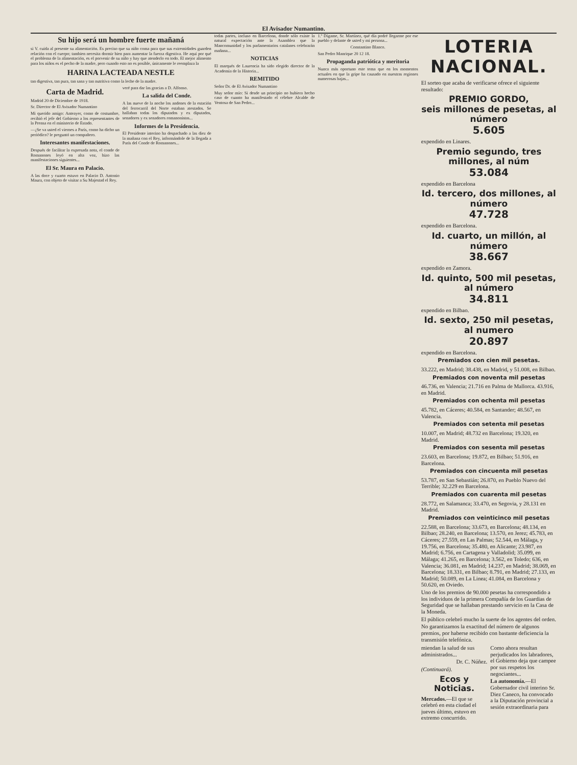El Avisador Numantino.
Su hijo será un hombre fuerte mañaná
si V. cuida al presente su alimentación. Es preciso que su niño coma para que sus extremidades guarden relación con el cuerpo; tambien necesita dormir bien para aumentar la fuerza digestiva. He aquí por qué el problema de la alimentación, es el porvenir de su niño y hay que atenderlo en todo. El mejor alimento para los niños es el pecho de la madre, pero cuando esto no es posible, únicamente le reemplaza la
HARINA LACTEADA NESTLE
tan digestiva, tan pura, tan sana y tan nutritiva como la leche de la madre.
Carta de Madrid.
Madrid 20 de Diciembre de 1918.
Sr. Director de El Avisador Numantino
Mi querido amigo: Anteayer, como de costumbre, recibió el jefe del Gobierno a los representantes de la Prensa en el ministerio de Estado.
—¿Se va usted el viernes a París, como ha dicho un periódico? le preguntó un compañero.
Interesantes manifestaciones.
Después de facilitar la expresada nota, el conde de Romanones leyó en alta voz, hizo las manifestaciones siguientes...
El Sr. Maura en Palacio.
A las doce y cuarto estuvo en Palacio D. Antonio Maura, con objeto de visitar a Su Majestad el Rey.
veré para dar las gracias a D. Alfonso.
La salida del Conde.
A las nueve de la noche los andenes de la estación del ferrocarril del Norte estaban atestados. Se hallaban todas los diputados y ex diputados, senadores y ex senadores romanonistas...
Informes de la Presidencia.
El Presidente interino ha despachado a las diez de la mañana con el Rey, informándole de la llegada a París del Conde de Romanones...
todas partes, incluso en Barcelona, donde sólo existe la natural expectación ante la Asamblea que la Mancomunidad y los parlamentarios catalanes celebrarán mañana...
NOTICIAS
El marqués de Laurencia ha sido elegido director de la Academia de la Historia...
REMITIDO
Señor Dr. de El Avisador Numantino
Muy señor mío: Si desde un principio no hubiera hecho caso de cuanto ha manifestado el célebre Alcalde de Ventosa de San Pedro...
1.º Dígame, Sr. Martínez, qué día podré llegarme por ese pueblo y delante de usted y mi persona...
Constantino Blanco.
San Pedro Manrique 20 12 18.
Propaganda patriótica y meritoria
Nunca más oportuno este tema que en los momentos actuales en que la gripe ha causado en nuestras regiones numerosas bajas...
LOTERIA NACIONAL.
El sorteo que acaba de verificarse ofrece el siguiente resultado:
PREMIO GORDO,
seis millones de pesetas, al número
5.605
expendido en Linares.
Premio segundo, tres millones, al núm
53.084
expendido en Barcelona
Id. tercero, dos millones, al número
47.728
expendido en Barcelona.
Id. cuarto, un millón, al número
38.667
expendido en Zamora.
Id. quinto, 500 mil pesetas, al número
34.811
expendido en Bilbao.
Id. sexto, 250 mil pesetas, al numero
20.897
expendido en Barcelona.
Premiados con cien mil pesetas.
33.222, en Madrid; 38.438, en Madrid, y 51.008, en Bilbao.
Premiados con noventa mil pesetas
46.736, en Valencia; 21.716 en Palma de Mallorca. 43.916, en Madrid.
Premiados con ochenta mil pesetas
45.782, en Cáceres; 40.584, en Santander; 48.567, en Valencia.
Premiados con setenta mil pesetas
10.007, en Madrid; 48.732 en Barcelona; 19.320, en Madrid.
Premiados con sesenta mil pesetas
23.603, en Barcelona; 19.872, en Bilbao; 51.916, en Barcelona.
Premiados con cincuenta mil pesetas
53.787, en San Sebastián; 26.870, en Pueblo Nuevo del Terrible; 32.229 en Barcelona.
Premiados con cuarenta mil pesetas
28.772, en Salamanca; 33.470, en Segovia, y 28.131 en Madrid.
Premiados con veinticinco mil pesetas
22.588, en Barcelona; 33.673, en Barcelona; 48.134, en Bilbao; 28.240, en Barcelona; 13.570, en Jerez; 45.783, en Cáceres; 27.559, en Las Palmas; 52.544, en Málaga, y 19.756, en Barcelona; 35.480, en Alicante; 23.987, en Madrid; 6.756, en Cartagena y Valladolid; 35.099, en Málaga; 41.265, en Barcelona; 3.562, en Toledo; 636, en Valencia; 36.081, en Madrid; 14.237, en Madrid; 38.069, en Barcelona; 18.331, en Bilbao; 8.791, en Madrid; 27.133, en Madrid; 50.089, en La Linea; 41.084, en Barcelona y 50.620, en Oviedo.
Uno de los premios de 90.000 pesetas ha correspondido a los individuos de la primera Compañía de los Guardias de Seguridad que se hallaban prestando servicio en la Casa de la Moneda.
El público celebró mucho la suerte de los agentes del orden.
No garantizamos la exactitud del número de algunos premios, por haberse recibido con bastante deficiencia la transmisión telefónica.
miendan la salud de sus administrados...
Dr. C. Núñez.
(Continuará).
Ecos y Noticias.
Mercados.—El que se celebró en esta ciudad el jueves último, estuvo en extremo concurrido.
Como ahora resultan perjudicados los labradores, el Gobierno deja que campee por sus respetos los negociantes...
La autonomía.—El Gobernador civil interino Sr. Diez Caneco, ha convocado a la Diputación provincial a sesión extraordinaria para